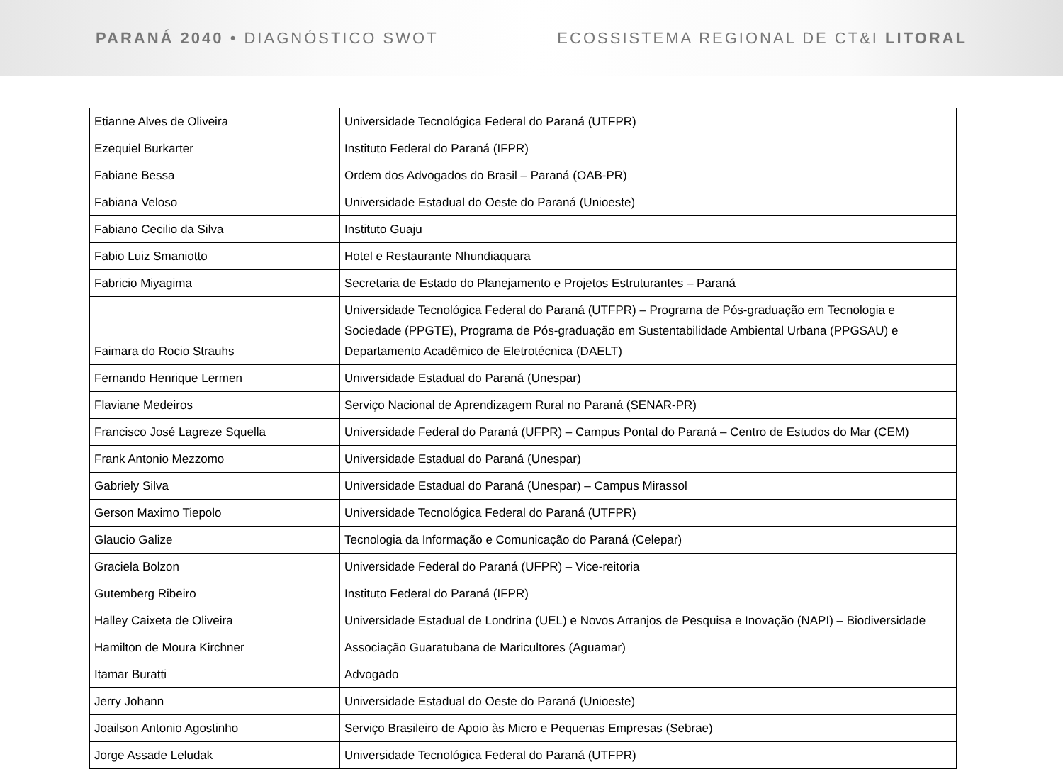PARANÁ 2040 • DIAGNÓSTICO SWOT
ECOSSISTEMA REGIONAL DE CT&I LITORAL
| Etianne Alves de Oliveira | Universidade Tecnológica Federal do Paraná (UTFPR) |
| Ezequiel Burkarter | Instituto Federal do Paraná (IFPR) |
| Fabiane Bessa | Ordem dos Advogados do Brasil – Paraná (OAB-PR) |
| Fabiana Veloso | Universidade Estadual do Oeste do Paraná (Unioeste) |
| Fabiano Cecilio da Silva | Instituto Guaju |
| Fabio Luiz Smaniotto | Hotel e Restaurante Nhundiaquara |
| Fabricio Miyagima | Secretaria de Estado do Planejamento e Projetos Estruturantes – Paraná |
| Faimara do Rocio Strauhs | Universidade Tecnológica Federal do Paraná (UTFPR) – Programa de Pós-graduação em Tecnologia e Sociedade (PPGTE), Programa de Pós-graduação em Sustentabilidade Ambiental Urbana (PPGSAU) e Departamento Acadêmico de Eletrotécnica (DAELT) |
| Fernando Henrique Lermen | Universidade Estadual do Paraná (Unespar) |
| Flaviane Medeiros | Serviço Nacional de Aprendizagem Rural no Paraná (SENAR-PR) |
| Francisco José Lagreze Squella | Universidade Federal do Paraná (UFPR) – Campus Pontal do Paraná – Centro de Estudos do Mar (CEM) |
| Frank Antonio Mezzomo | Universidade Estadual do Paraná (Unespar) |
| Gabriely Silva | Universidade Estadual do Paraná (Unespar) – Campus Mirassol |
| Gerson Maximo Tiepolo | Universidade Tecnológica Federal do Paraná (UTFPR) |
| Glaucio Galize | Tecnologia da Informação e Comunicação do Paraná (Celepar) |
| Graciela Bolzon | Universidade Federal do Paraná (UFPR) – Vice-reitoria |
| Gutemberg Ribeiro | Instituto Federal do Paraná (IFPR) |
| Halley Caixeta de Oliveira | Universidade Estadual de Londrina (UEL) e Novos Arranjos de Pesquisa e Inovação (NAPI) – Biodiversidade |
| Hamilton de Moura Kirchner | Associação Guaratubana de Maricultores (Aguamar) |
| Itamar Buratti | Advogado |
| Jerry Johann | Universidade Estadual do Oeste do Paraná (Unioeste) |
| Joailson Antonio Agostinho | Serviço Brasileiro de Apoio às Micro e Pequenas Empresas (Sebrae) |
| Jorge Assade Leludak | Universidade Tecnológica Federal do Paraná (UTFPR) |